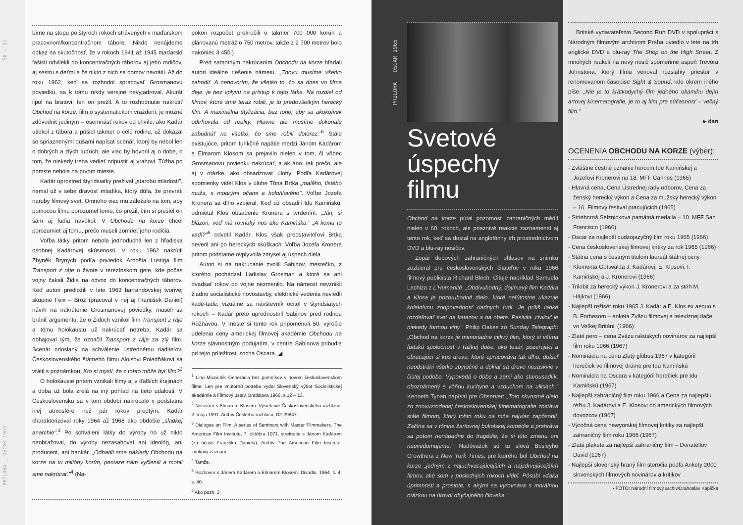PRÍLOHA _ OSCAR 1965 50 — 51
bíme na stopu po štyroch rokoch strávených v maďarskom pracovnom/koncentračnom tábore. Nikde nenájdeme odkaz na skutočnosť, že v rokoch 1941 až 1945 maďarskí fašisti odvliekli do koncentračných táborov aj jeho rodičov, aj sestru s deťmi a že nikto z nich sa domov nevrátil. Až do roku 1962, keď sa rozhodol spracovať Grosmanovu poviedku, sa k tomu nikdy verejne nevyjadroval. Akurát lipol na bratovi, len on prežil. A to rozhodnutie nakrútiť Obchod na korze, film o systematickom vraždení, je možné zdôvodniť jediným – osemnásť rokov od chvíle, ako Kadár utiekol z tábora a prišiel takmer o celú rodinu, už dokázal so spriaznenými dušami napísať scenár, ktorý by nebol len o dobrých a zlých ľuďoch, ale viac by hovoril aj o dobe, o tom, že niekedy treba vedieť odpustiť aj vrahovi. Túžba po pomste nebola na prvom mieste.
Kadár uprostred štyridsiatky prežíval „starobu mladosti", nemal už v sebe dravosť mladíka, ktorý dúfa, že prevráti naruby filmový svet. Omnoho viac mu záležalo na tom, aby pomocou filmu porozumel tomu, čo prežil, čím si prešiel on sám aj ľudia navôkol. V Obchode na korze chcel porozumieť aj tomu, prečo museli zomrieť jeho rodičia.
Voľba látky pritom nebola jednoduchá len z hľadiska osobnej Kadárovej skúsenosti. V roku 1962 nakrútil Zbyněk Brynych podľa poviedok Arnošta Lustiga film Transport z ráje o živote v terezínskom gete, kde počas vojny čakali Židia na odvoz do koncentračných táborov. Keď autori predložili v lete 1963 barrandovskej tvorivej skupine Feix – Brož (pracoval v nej aj František Daniel) návrh na nakrútenie Grosmanovej poviedky, museli sa brániť argumentu, že o Židoch vznikol film Transport z ráje a tému holokaustu už nakrúcať netreba. Kadár sa obhajoval tým, že označil Transport z ráje za zlý film. Scenár odoslaný na schválenie ústrednému riaditeľovi Československého štátneho filmu Aloisovi Poledňákovi sa vrátil s poznámkou: Kto si myslí, že z tohto môže byť film?<sup>2</sup>
O holokauste pritom vznikali filmy aj v ďalších krajinách a doba už bola zrelá na iný pohľad na tieto udalosti. V Československu sa v tom období nakrúcalo v podstatne inej atmosfére než pár rokov predtým. Kadár charakterizoval roky 1964 až 1968 ako obdobie „sladkej anarchie".<sup>3</sup> Po schválení látky do výroby ho už nikto neobťažoval, do výroby nezasahoval ani ideológ, ani producent, ani bankár. „Odhadli sme náklady Obchodu na korze na tri milióny korún, peniaze nám vyčlenili a mohli sme nakrúcať."<sup>4</sup> (Na-
pokon rozpočet prekročili o takmer 700 000 korún a plánovanú metráž o 750 metrov, takže z 2 700 metrov bolo nakoniec 3 450.)
Pred samotným nakrúcaním Obchodu na korze hľadali autori ideálne riešenie námetu. „Znovu musíme všetko zahodiť. A nehovorím, že všetko to, čo sa dnes vo filme deje, je bez vplyvu na prístup k tejto látke. Na rozdiel od filmov, ktoré sme teraz robili, je to predovšetkým herecký film. A maximálna štylizácia, bez toho, aby sa akokoľvek odtrhovala od reality. Hlavne ale musíme dokonale zabudnúť na všetko, čo sme robili doteraz."<sup>5</sup> Stále existujúce, pritom funkčné napätie medzi Jánom Kadárom a Elmarom Klosom sa prejavilo nielen v tom, či vôbec Grosmanovu poviedku nakrúcať, a ak áno, tak prečo, ale aj v otázke, ako obsadzovať úlohy. Podľa Kadárovej spomienky videl Klos v úlohe Tóna Brtka „malého, tlstého muža, s modrými očami a holohlavého". Voľbe Jozefa Kronera sa dlho vzpieral. Keď už obsadili Idu Kamińskú, odmietal Klos obsadenie Kronera s tvrdením: „Ján, si blázon, veď má rovnaký nos ako Kamińska." „A komu to vadí?"<sup>6</sup> odvetil Kadár. Klos však predstaviteľovi Brtka neveril ani po hereckých skúškach. Voľba Jozefa Kronera pritom podstatne ovplyvnila zmysel aj úspech diela.
Autori si na nakrúcanie zvolili Sabinov, mestečko, z ktorého pochádzal Ladislav Grosman a ktoré sa ani dvadsať rokov po vojne nezmenilo. Na námestí nevznikli žiadne socialistické novostavby, elektrické vedenia neviedli kade-tade, vizuálne sa návštevník ocitol v štyridsiatych rokoch – Kadár preto uprednostnil Sabinov pred rodnou Rožňavou. V meste si tento rok pripomenuli 50. výročie udelenia ceny americkej filmovej akadémie Obchodu na korze slávnostným podujatím, v centre Sabinova pribudla pri tejto príležitosti socha Oscara. ◢
<sup>1</sup> Lino Miccichè: Generácia bez pomníkov v novom československom filme. Len pre vnútornú potrebu vydal Slovenský výbor Socialistickej akadémie a Filmový ústav, Bratislava 1966, s.12 – 13.
<sup>2</sup> Notování s Elmarem Klosem. Vysielanie Československého rozhlasu, 2. mája 1991. Archív Českého rozhlasu, DF 29847.
<sup>3</sup> Dialogue on Film. A series of Seminars with Master Filmmakers. The American Film Institute, 7. októbra 1971, stretnutie s Jánom Kadárom (za účasti Františka Daniela). Archív The American Film Institute, zvukový záznam.
<sup>4</sup> Tamže.
<sup>5</sup> Rozhovor s Jánem Kadárem a Elmarem Klosem. Divadlo, 1964, č. 4, s. 40.
<sup>6</sup> Ako pozn. 3.
PRÍLOHA _ OSCAR 1965
Svetové úspechy filmu
Obchod na korze pútal pozornosť zahraničných médií nielen v 60. rokoch, ale priaznivé reakcie zaznamenal aj tento rok, keď sa dostal na anglofónny trh prostredníctvom DVD a blu-ray nosičov.
Zopár dobových zahraničných ohlasov na snímku zozbieral pre československých čitateľov v roku 1966 filmový publicista Richard Blech. Cituje napríklad Samuela Lachiza z L'Humanité: „Obdivuhodný, dojímavý film Kadára a Klosa je pozoruhodné dielo, ktoré neľútostne ukazuje kolektívnu zodpovednosť riadnych ľudí. Je príliš ľahké rozdeľovať svet na katanov a na obete. Pasivita ‚civilov' je niekedy formou viny." Philip Oakes zo Sunday Telegraph: „Obchod na korze je mimoriadne citlivý film, ktorý si všíma ľudskú spoločnosť v ťažkej dobe, ako tesár, pozerajúci a obracajúci si kus dreva, ktoré opracováva tak dlho, dokiaľ neodstráni všetko zbytočné a dokiaľ sa drevo nezaskvie v čistej podobe. Vypovedá o dobe a zemi ako starousadlík, oboznámený s vôňou kuchyne a vzduchom na uliciach." Kenneth Tynan napísal pre Observer: „Toto skvostné dielo zo znovuzrodenej československej kinematografie zostáva stále filmom, ktorý tohto roku na mňa najviac zapôsobil. Začína sa v tónine žartovnej bukolskej komédie a prehráva sa potom nenápadne do tragédie, že si túto zmenu ani neuvedomujeme." Nadôvažok sú tu slová Bosleyho Crowthera z New York Times, pre ktorého bol Obchod na korze „jedným z najuchvacujúcejších a najzdrvujúcejších filmov, aké som v posledných rokoch videl. Pôsobí vďaka úprimnosti a prostote, s akými sa vyrovnáva s morálnou otázkou na úrovni obyčajného človeka."
Britské vydavateľstvo Second Run DVD v spolupráci s Národným filmovým archívom Praha uviedlo v lete na trh anglické DVD a blu-ray The Shop on the High Street. Z mnohých reakcií na nový nosič spomeňme aspoň Trevora Johnstona, ktorý filmu venoval rozsiahly priestor v renomovanom časopise Sight & Sound, kde okrem iného píše: „Nie je to krátkodychý film jedného okamihu dejín artovej kinematografie, je to aj film pre súčasnosť – večný film."
▸ dan
OCENENIA OBCHODU NA KORZE (výber):
- Zvláštne čestné uznanie hercom Ide Kamińskej a Jozefovi Kronerovi na 18. MFF Cannes (1965)
- Hlavná cena, Cena Ústrednej rady odborov, Cena za ženský herecký výkon a Cena za mužský herecký výkon – 16. Filmový festival pracujúcich (1965)
- Strieborná Selznickova pamätná medaila – 10. MFF San Francisco (1966)
- Oscar za najlepší cudzojazyčný film roku 1965 (1966)
- Cena československej filmovej kritiky za rok 1965 (1966)
- Štátna cena s čestným titulom laureát štátnej ceny Klementa Gottwalda J. Kadárovi, E. Klosovi, I. Kamińskej a J. Kronerovi (1966)
- Trilobit za herecký výkon J. Kronerovi a za strih M. Hájkovi (1966)
- Najlepší režisér roku 1965 J. Kadár a E. Klos ex aequo s B. Forbesom – anketa Zväzu filmovej a televíznej tlače vo Veľkej Británii (1966)
- Zlaté pero – cena Zväzu rakúskych novinárov za najlepší film roku 1966 (1967)
- Nominácia na cenu Zlatý glóbus 1967 v kategórii herečiek vo filmovej dráme pre Idu Kamińskú
- Nominácia na Oscara v kategórii herečiek pre Idu Kamińskú (1967)
- Najlepší zahraničný film roku 1966 a Cena za najlepšiu réžiu J. Kadárovi a E. Klosovi od amerických filmových dovozcov (1967)
- Výročná cena newyorskej filmovej kritiky za najlepší zahraničný film roku 1966 (1967)
- Zlatá plaketa za najlepší zahraničný film – Donatellov David (1967)
- Najlepší slovenský hraný film storočia podľa Ankety 2000 slovenských filmových novinárov a kritikov
▪ FOTO: Národní filmový archiv/Drahoslav Kapička